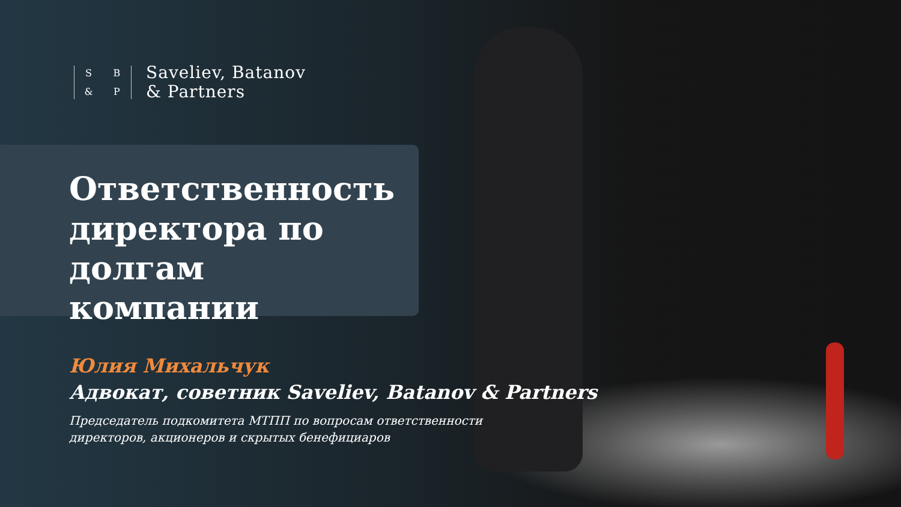SB & P
Saveliev, Batanov
& Partners
Ответственность
директора по долгам
компании
Юлия Михальчук
Адвокат, советник Saveliev, Batanov & Partners
Председатель подкомитета МТПП по вопросам ответственности
директоров, акционеров и скрытых бенефициаров